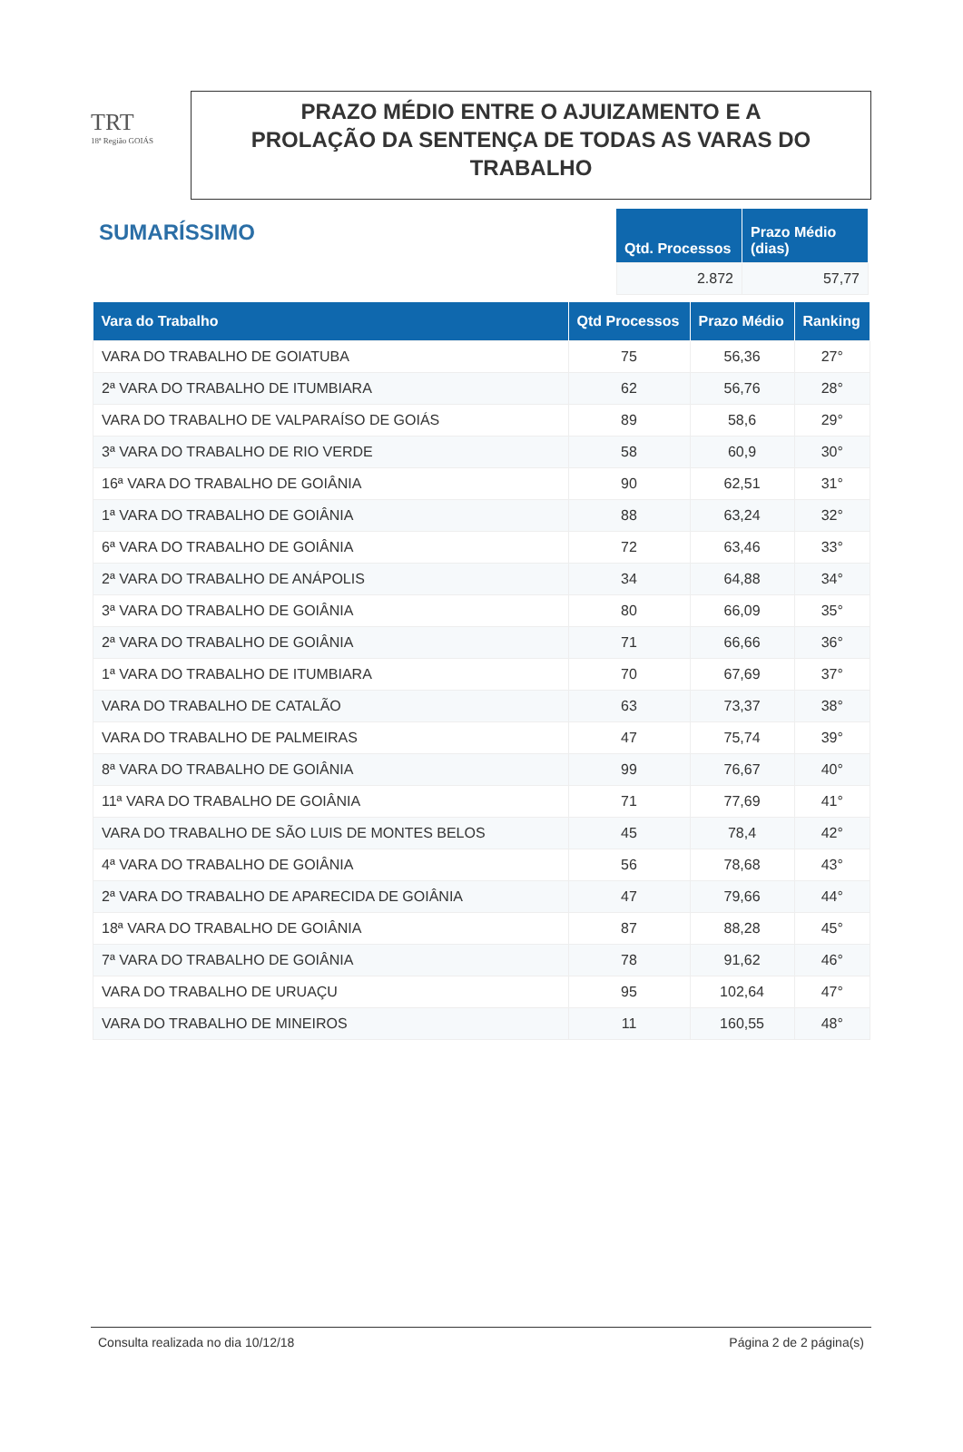TRT
18ª Região GOIÁS
PRAZO MÉDIO ENTRE O AJUIZAMENTO E A
PROLAÇÃO DA SENTENÇA DE TODAS AS VARAS DO
TRABALHO
SUMARÍSSIMO
| Qtd. Processos | Prazo Médio (dias) |
| --- | --- |
| 2.872 | 57,77 |
| Vara do Trabalho | Qtd Processos | Prazo Médio | Ranking |
| --- | --- | --- | --- |
| VARA DO TRABALHO DE GOIATUBA | 75 | 56,36 | 27° |
| 2ª VARA DO TRABALHO DE ITUMBIARA | 62 | 56,76 | 28° |
| VARA DO TRABALHO DE VALPARAÍSO DE GOIÁS | 89 | 58,6 | 29° |
| 3ª VARA DO TRABALHO DE RIO VERDE | 58 | 60,9 | 30° |
| 16ª VARA DO TRABALHO DE GOIÂNIA | 90 | 62,51 | 31° |
| 1ª VARA DO TRABALHO DE GOIÂNIA | 88 | 63,24 | 32° |
| 6ª VARA DO TRABALHO DE GOIÂNIA | 72 | 63,46 | 33° |
| 2ª VARA DO TRABALHO DE ANÁPOLIS | 34 | 64,88 | 34° |
| 3ª VARA DO TRABALHO DE GOIÂNIA | 80 | 66,09 | 35° |
| 2ª VARA DO TRABALHO DE GOIÂNIA | 71 | 66,66 | 36° |
| 1ª VARA DO TRABALHO DE ITUMBIARA | 70 | 67,69 | 37° |
| VARA DO TRABALHO DE CATALÃO | 63 | 73,37 | 38° |
| VARA DO TRABALHO DE PALMEIRAS | 47 | 75,74 | 39° |
| 8ª VARA DO TRABALHO DE GOIÂNIA | 99 | 76,67 | 40° |
| 11ª VARA DO TRABALHO DE GOIÂNIA | 71 | 77,69 | 41° |
| VARA DO TRABALHO DE SÃO LUIS DE MONTES BELOS | 45 | 78,4 | 42° |
| 4ª VARA DO TRABALHO DE GOIÂNIA | 56 | 78,68 | 43° |
| 2ª VARA DO TRABALHO DE APARECIDA DE GOIÂNIA | 47 | 79,66 | 44° |
| 18ª VARA DO TRABALHO DE GOIÂNIA | 87 | 88,28 | 45° |
| 7ª VARA DO TRABALHO DE GOIÂNIA | 78 | 91,62 | 46° |
| VARA DO TRABALHO DE URUAÇU | 95 | 102,64 | 47° |
| VARA DO TRABALHO DE MINEIROS | 11 | 160,55 | 48° |
Consulta realizada no dia 10/12/18 Página 2 de 2 página(s)